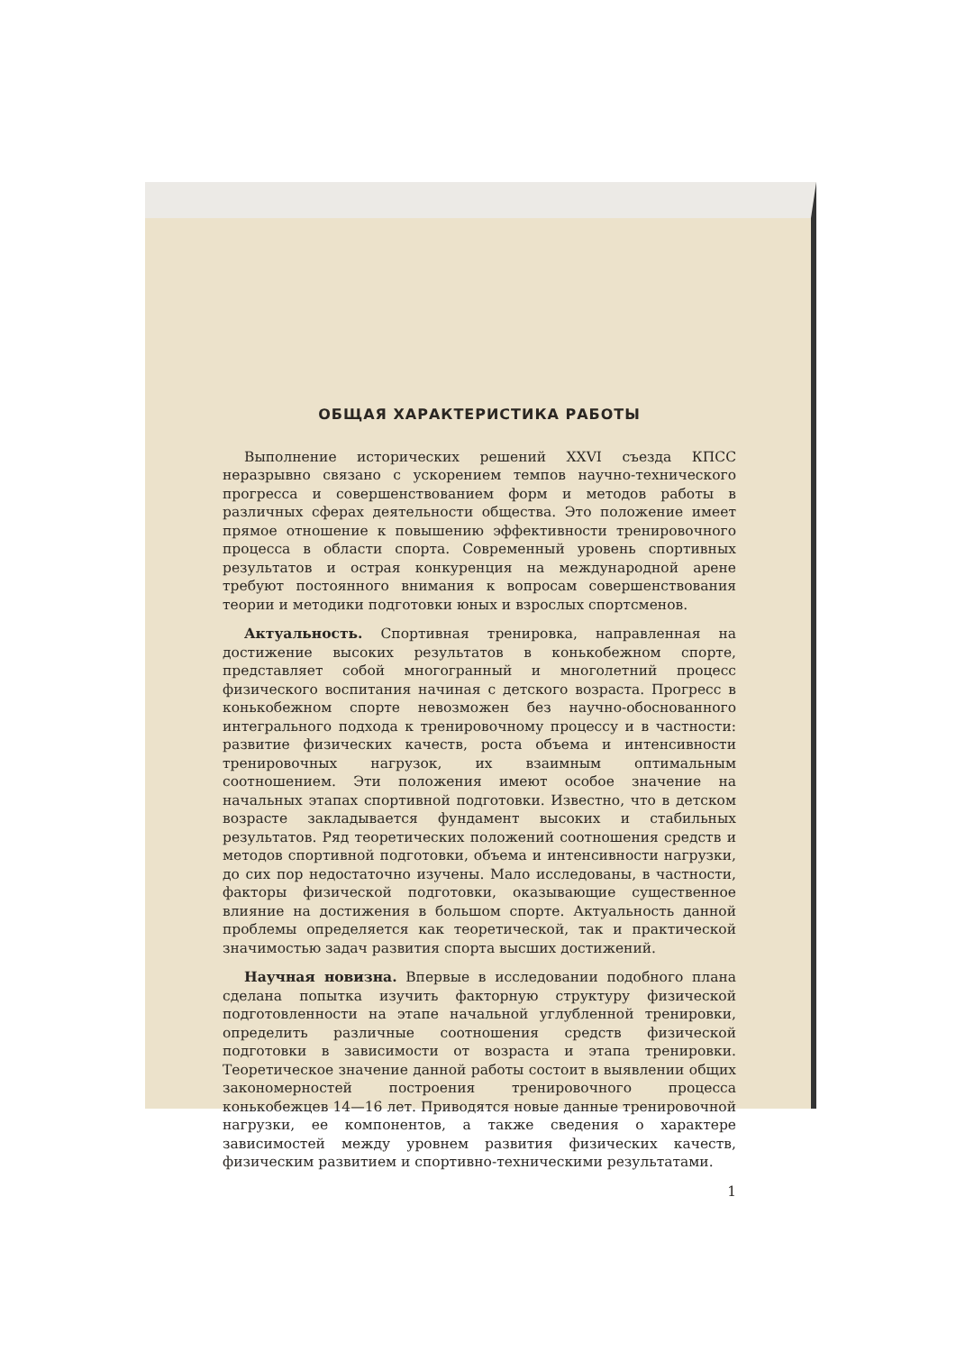ОБЩАЯ ХАРАКТЕРИСТИКА РАБОТЫ
Выполнение исторических решений XXVI съезда КПСС неразрывно связано с ускорением темпов научно-технического прогресса и совершенствованием форм и методов работы в различных сферах деятельности общества. Это положение имеет прямое отношение к повышению эффективности тренировочного процесса в области спорта. Современный уровень спортивных результатов и острая конкуренция на международной арене требуют постоянного внимания к вопросам совершенствования теории и методики подготовки юных и взрослых спортсменов.
Актуальность. Спортивная тренировка, направленная на достижение высоких результатов в конькобежном спорте, представляет собой многогранный и многолетний процесс физического воспитания начиная с детского возраста. Прогресс в конькобежном спорте невозможен без научно-обоснованного интегрального подхода к тренировочному процессу и в частности: развитие физических качеств, роста объема и интенсивности тренировочных нагрузок, их взаимным оптимальным соотношением. Эти положения имеют особое значение на начальных этапах спортивной подготовки. Известно, что в детском возрасте закладывается фундамент высоких и стабильных результатов. Ряд теоретических положений соотношения средств и методов спортивной подготовки, объема и интенсивности нагрузки, до сих пор недостаточно изучены. Мало исследованы, в частности, факторы физической подготовки, оказывающие существенное влияние на достижения в большом спорте. Актуальность данной проблемы определяется как теоретической, так и практической значимостью задач развития спорта высших достижений.
Научная новизна. Впервые в исследовании подобного плана сделана попытка изучить факторную структуру физической подготовленности на этапе начальной углубленной тренировки, определить различные соотношения средств физической подготовки в зависимости от возраста и этапа тренировки. Теоретическое значение данной работы состоит в выявлении общих закономерностей построения тренировочного процесса конькобежцев 14—16 лет. Приводятся новые данные тренировочной нагрузки, ее компонентов, а также сведения о характере зависимостей между уровнем развития физических качеств, физическим развитием и спортивно-техническими результатами.
1